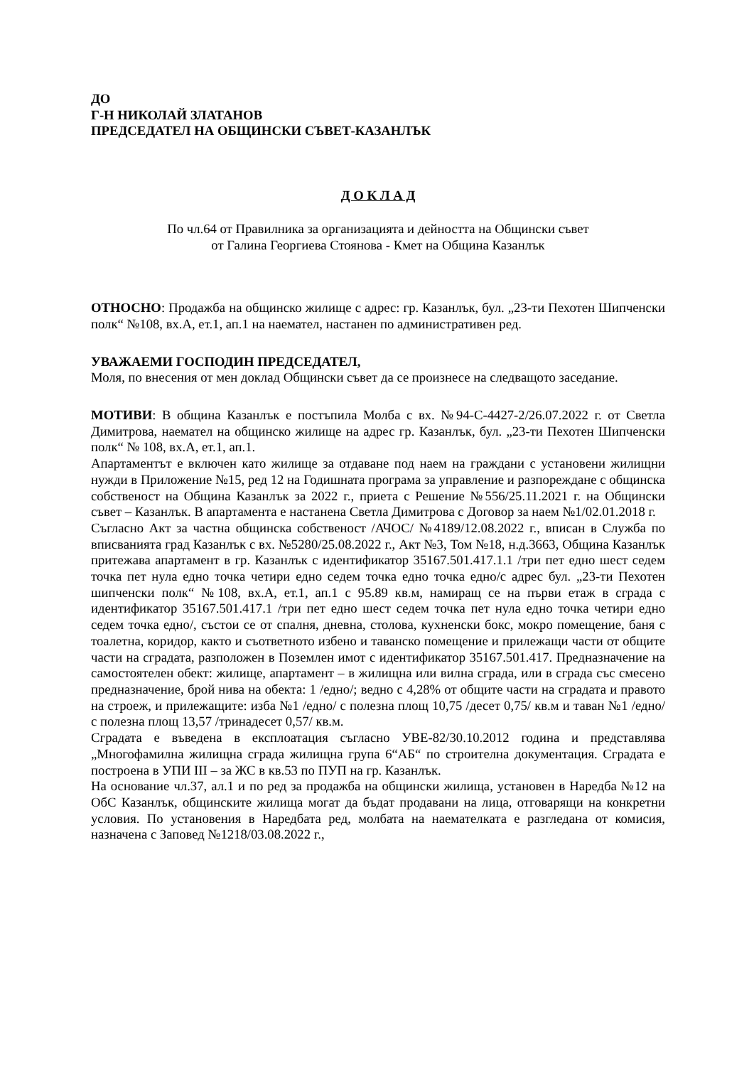ДО
Г-Н НИКОЛАЙ ЗЛАТАНОВ
ПРЕДСЕДАТЕЛ НА ОБЩИНСКИ СЪВЕТ-КАЗАНЛЪК
Д О К Л А Д
По чл.64 от Правилника за организацията и дейността на Общински съвет
от Галина Георгиева Стоянова - Кмет на Община Казанлък
ОТНОСНО: Продажба на общинско жилище с адрес: гр. Казанлък, бул. „23-ти Пехотен Шипченски полк“ №108, вх.А, ет.1, ап.1 на наемател, настанен по административен ред.
УВАЖАЕМИ ГОСПОДИН ПРЕДСЕДАТЕЛ,
Моля, по внесения от мен доклад Общински съвет да се произнесе на следващото заседание.
МОТИВИ: В община Казанлък е постъпила Молба с вх. №94-С-4427-2/26.07.2022 г. от Светла Димитрова, наемател на общинско жилище на адрес гр. Казанлък, бул. „23-ти Пехотен Шипченски полк“ № 108, вх.А, ет.1, ап.1.
Апартаментът е включен като жилище за отдаване под наем на граждани с установени жилищни нужди в Приложение №15, ред 12 на Годишната програма за управление и разпореждане с общинска собственост на Община Казанлък за 2022 г., приета с Решение №556/25.11.2021 г. на Общински съвет – Казанлък. В апартамента е настанена Светла Димитрова с Договор за наем №1/02.01.2018 г.
Съгласно Акт за частна общинска собственост /АЧОС/ №4189/12.08.2022 г., вписан в Служба по вписванията град Казанлък с вх. №5280/25.08.2022 г., Акт №3, Том №18, н.д.3663, Община Казанлък притежава апартамент в гр. Казанлък с идентификатор 35167.501.417.1.1 /три пет едно шест седем точка пет нула едно точка четири едно седем точка едно точка едно/с адрес бул. „23-ти Пехотен шипченски полк“ №108, вх.А, ет.1, ап.1 с 95.89 кв.м, намиращ се на първи етаж в сграда с идентификатор 35167.501.417.1 /три пет едно шест седем точка пет нула едно точка четири едно седем точка едно/, състои се от спалня, дневна, столова, кухненски бокс, мокро помещение, баня с тоалетна, коридор, както и съответното избено и таванско помещение и прилежащи части от общите части на сградата, разположен в Поземлен имот с идентификатор 35167.501.417. Предназначение на самостоятелен обект: жилище, апартамент – в жилищна или вилна сграда, или в сграда със смесено предназначение, брой нива на обекта: 1 /едно/; ведно с 4,28% от общите части на сградата и правото на строеж, и прилежащите: изба №1 /едно/ с полезна площ 10,75 /десет 0,75/ кв.м и таван №1 /едно/ с полезна площ 13,57 /тринадесет 0,57/ кв.м.
Сградата е въведена в експлоатация съгласно УВЕ-82/30.10.2012 година и представлява „Многофамилна жилищна сграда жилищна група 6“АБ“ по строителна документация. Сградата е построена в УПИ III – за ЖС в кв.53 по ПУП на гр. Казанлък.
На основание чл.37, ал.1 и по ред за продажба на общински жилища, установен в Наредба №12 на ОбС Казанлък, общинските жилища могат да бъдат продавани на лица, отговарящи на конкретни условия. По установения в Наредбата ред, молбата на наемателката е разгледана от комисия, назначена с Заповед №1218/03.08.2022 г.,